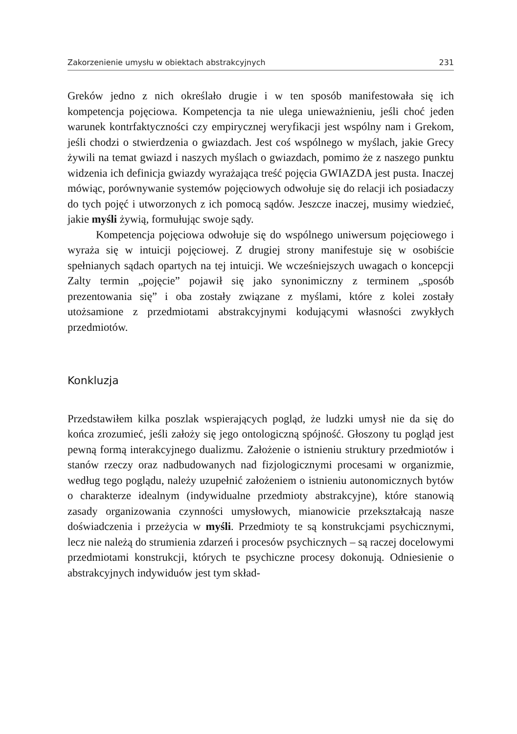Zakorzenienie umysłu w obiektach abstrakcyjnych 231
Greków jedno z nich określało drugie i w ten sposób manifestowała się ich kompetencja pojęciowa. Kompetencja ta nie ulega unieważnieniu, jeśli choć jeden warunek kontrfaktyczności czy empirycznej weryfikacji jest wspólny nam i Grekom, jeśli chodzi o stwierdzenia o gwiazdach. Jest coś wspólnego w myślach, jakie Grecy żywili na temat gwiazd i naszych myślach o gwiazdach, pomimo że z naszego punktu widzenia ich definicja gwiazdy wyrażająca treść pojęcia GWIAZDA jest pusta. Inaczej mówiąc, porównywanie systemów pojęciowych odwołuje się do relacji ich posiadaczy do tych pojęć i utworzonych z ich pomocą sądów. Jeszcze inaczej, musimy wiedzieć, jakie myśli żywią, formułując swoje sądy.
Kompetencja pojęciowa odwołuje się do wspólnego uniwersum pojęciowego i wyraża się w intuicji pojęciowej. Z drugiej strony manifestuje się w osobiście spełnianych sądach opartych na tej intuicji. We wcześniejszych uwagach o koncepcji Zalty termin „pojęcie” pojawił się jako synonimiczny z terminem „sposób prezentowania się” i oba zostały związane z myślami, które z kolei zostały utożsamione z przedmiotami abstrakcyjnymi kodującymi własności zwykłych przedmiotów.
Konkluzja
Przedstawiłem kilka poszlak wspierających pogląd, że ludzki umysł nie da się do końca zrozumieć, jeśli założy się jego ontologiczną spójność. Głoszony tu pogląd jest pewną formą interakcyjnego dualizmu. Założenie o istnieniu struktury przedmiotów i stanów rzeczy oraz nadbudowanych nad fizjologicznymi procesami w organizmie, według tego poglądu, należy uzupełnić założeniem o istnieniu autonomicznych bytów o charakterze idealnym (indywidualne przedmioty abstrakcyjne), które stanowią zasady organizowania czynności umysłowych, mianowicie przekształcają nasze doświadczenia i przeżycia w myśli. Przedmioty te są konstrukcjami psychicznymi, lecz nie należą do strumienia zdarzeń i procesów psychicznych – są raczej docelowymi przedmiotami konstrukcji, których te psychiczne procesy dokonują. Odniesienie o abstrakcyjnych indywiduów jest tym skład-